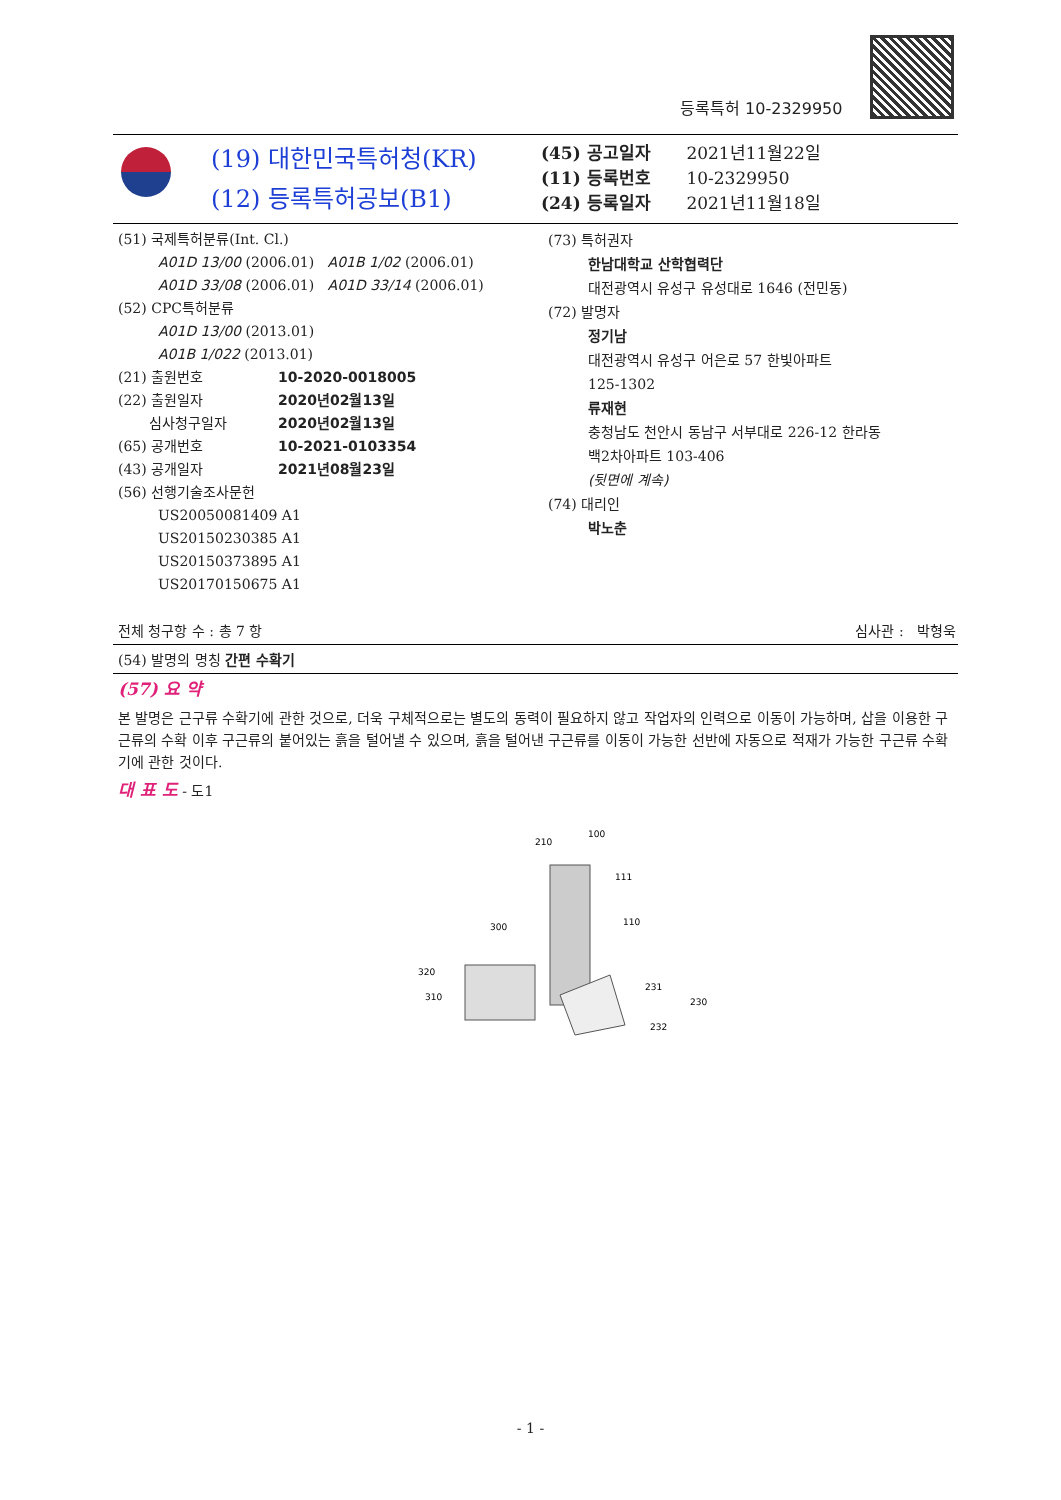등록특허 10-2329950
(19) 대한민국특허청(KR)
(12) 등록특허공보(B1)
(45) 공고일자 2021년11월22일
(11) 등록번호 10-2329950
(24) 등록일자 2021년11월18일
(51) 국제특허분류(Int. Cl.)
A01D 13/00 (2006.01) A01B 1/02 (2006.01)
A01D 33/08 (2006.01) A01D 33/14 (2006.01)
(52) CPC특허분류
A01D 13/00 (2013.01)
A01B 1/022 (2013.01)
(21) 출원번호 10-2020-0018005
(22) 출원일자 2020년02월13일
심사청구일자 2020년02월13일
(65) 공개번호 10-2021-0103354
(43) 공개일자 2021년08월23일
(56) 선행기술조사문헌
US20050081409 A1
US20150230385 A1
US20150373895 A1
US20170150675 A1
(73) 특허권자
한남대학교 산학협력단
대전광역시 유성구 유성대로 1646 (전민동)
(72) 발명자
정기남
대전광역시 유성구 어은로 57 한빛아파트
125-1302
류재현
충청남도 천안시 동남구 서부대로 226-12 한라동
백2차아파트 103-406
(뒷면에 계속)
(74) 대리인
박노춘
전체 청구항 수 : 총 7 항 심사관 : 박형욱
(54) 발명의 명칭 간편 수확기
(57) 요 약
본 발명은 근구류 수확기에 관한 것으로, 더욱 구체적으로는 별도의 동력이 필요하지 않고 작업자의 인력으로 이동이 가능하며, 삽을 이용한 구근류의 수확 이후 구근류의 붙어있는 흙을 털어낼 수 있으며, 흙을 털어낸 구근류를 이동이 가능한 선반에 자동으로 적재가 가능한 구근류 수확기에 관한 것이다.
대 표 도 - 도1
210
100
111
110
300
320
310
231
230
232
- 1 -